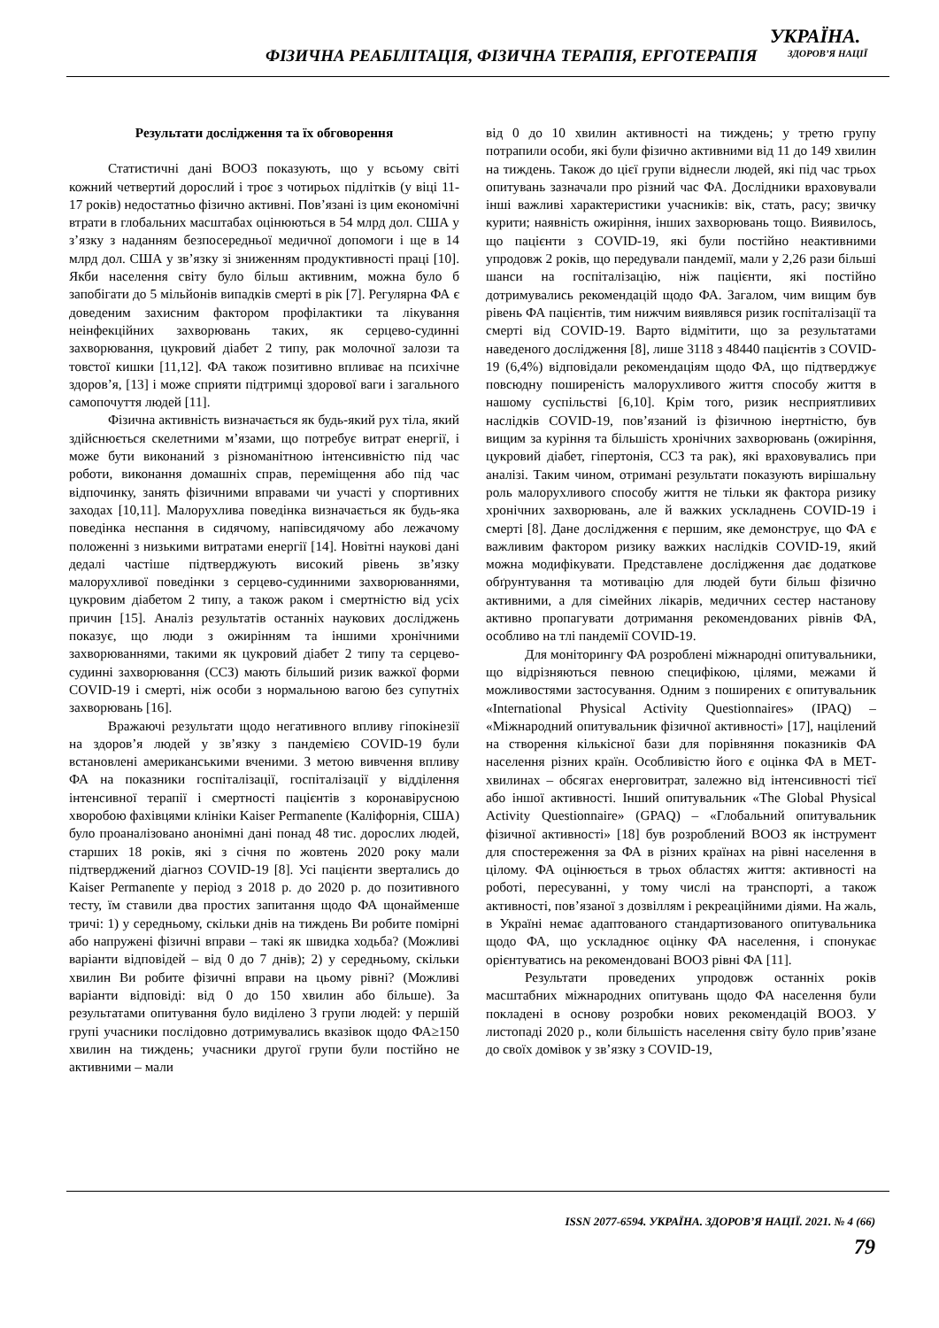ФІЗИЧНА РЕАБІЛІТАЦІЯ, ФІЗИЧНА ТЕРАПІЯ, ЕРГОТЕРАПІЯ
УКРАЇНА.
ЗДОРОВ’Я НАЦІЇ
Результати дослідження та їх обговорення
Статистичні дані ВООЗ показують, що у всьому світі кожний четвертий дорослий і троє з чотирьох підлітків (у віці 11-17 років) недостатньо фізично активні. Пов’язані із цим економічні втрати в глобальних масштабах оцінюються в 54 млрд дол. США у з’язку з наданням безпосередньої медичної допомоги і ще в 14 млрд дол. США у зв’язку зі зниженням продуктивності праці [10]. Якби населення світу було більш активним, можна було б запобігати до 5 мільйонів випадків смерті в рік [7]. Регулярна ФА є доведеним захисним фактором профілактики та лікування неінфекційних захворювань таких, як серцево-судинні захворювання, цукровий діабет 2 типу, рак молочної залози та товстої кишки [11,12]. ФА також позитивно впливає на психічне здоров’я, [13] і може сприяти підтримці здорової ваги і загального самопочуття людей [11].
Фізична активність визначається як будь-який рух тіла, який здійснюється скелетними м’язами, що потребує витрат енергії, і може бути виконаний з різноманітною інтенсивністю під час роботи, виконання домашніх справ, переміщення або під час відпочинку, занять фізичними вправами чи участі у спортивних заходах [10,11]. Малорухлива поведінка визначається як будь-яка поведінка неспання в сидячому, напівсидячому або лежачому положенні з низькими витратами енергії [14]. Новітні наукові дані дедалі частіше підтверджують високий рівень зв’язку малорухливої поведінки з серцево-судинними захворюваннями, цукровим діабетом 2 типу, а також раком і смертністю від усіх причин [15]. Аналіз результатів останніх наукових досліджень показує, що люди з ожирінням та іншими хронічними захворюваннями, такими як цукровий діабет 2 типу та серцево-судинні захворювання (ССЗ) мають більший ризик важкої форми COVID-19 і смерті, ніж особи з нормальною вагою без супутніх захворювань [16].
Вражаючі результати щодо негативного впливу гіпокінезії на здоров’я людей у зв’язку з пандемією COVID-19 були встановлені американськими вченими. З метою вивчення впливу ФА на показники госпіталізації, госпіталізації у відділення інтенсивної терапії і смертності пацієнтів з коронавірусною хворобою фахівцями клініки Kaiser Permanente (Каліфорнія, США) було проаналізовано анонімні дані понад 48 тис. дорослих людей, старших 18 років, які з січня по жовтень 2020 року мали підтверджений діагноз COVID-19 [8]. Усі пацієнти звертались до Kaiser Permanente у період з 2018 р. до 2020 р. до позитивного тесту, їм ставили два простих запитання щодо ФА щонайменше тричі: 1) у середньому, скільки днів на тиждень Ви робите помірні або напружені фізичні вправи – такі як швидка ходьба? (Можливі варіанти відповідей – від 0 до 7 днів); 2) у середньому, скільки хвилин Ви робите фізичні вправи на цьому рівні? (Можливі варіанти відповіді: від 0 до 150 хвилин або більше). За результатами опитування було виділено 3 групи людей: у першій групі учасники послідовно дотримувались вказівок щодо ФА≥150 хвилин на тиждень; учасники другої групи були постійно не активними – мали
від 0 до 10 хвилин активності на тиждень; у третю групу потрапили особи, які були фізично активними від 11 до 149 хвилин на тиждень. Також до цієї групи віднесли людей, які під час трьох опитувань зазначали про різний час ФА. Дослідники враховували інші важливі характеристики учасників: вік, стать, расу; звичку курити; наявність ожиріння, інших захворювань тощо. Виявилось, що пацієнти з COVID-19, які були постійно неактивними упродовж 2 років, що передували пандемії, мали у 2,26 рази більші шанси на госпіталізацію, ніж пацієнти, які постійно дотримувались рекомендацій щодо ФА. Загалом, чим вищим був рівень ФА пацієнтів, тим нижчим виявлявся ризик госпіталізації та смерті від COVID-19. Варто відмітити, що за результатами наведеного дослідження [8], лише 3118 з 48440 пацієнтів з COVID-19 (6,4%) відповідали рекомендаціям щодо ФА, що підтверджує повсюдну поширеність малорухливого життя способу життя в нашому суспільстві [6,10]. Крім того, ризик несприятливих наслідків COVID-19, пов’язаний із фізичною інертністю, був вищим за куріння та більшість хронічних захворювань (ожиріння, цукровий діабет, гіпертонія, ССЗ та рак), які враховувались при аналізі. Таким чином, отримані результати показують вирішальну роль малорухливого способу життя не тільки як фактора ризику хронічних захворювань, але й важких ускладнень COVID-19 і смерті [8]. Дане дослідження є першим, яке демонструє, що ФА є важливим фактором ризику важких наслідків COVID-19, який можна модифікувати. Представлене дослідження дає додаткове обґрунтування та мотивацію для людей бути більш фізично активними, а для сімейних лікарів, медичних сестер настанову активно пропагувати дотримання рекомендованих рівнів ФА, особливо на тлі пандемії COVID-19.
Для моніторингу ФА розроблені міжнародні опитувальники, що відрізняються певною специфікою, цілями, межами й можливостями застосування. Одним з поширених є опитувальник «International Physical Activity Questionnaires» (IPAQ) – «Міжнародний опитувальник фізичної активності» [17], націлений на створення кількісної бази для порівняння показників ФА населення різних країн. Особливістю його є оцінка ФА в МЕТ-хвилинах – обсягах енерговитрат, залежно від інтенсивності тієї або іншої активності. Інший опитувальник «The Global Physical Activity Questionnaire» (GPAQ) – «Глобальний опитувальник фізичної активності» [18] був розроблений ВООЗ як інструмент для спостереження за ФА в різних країнах на рівні населення в цілому. ФА оцінюється в трьох областях життя: активності на роботі, пересуванні, у тому числі на транспорті, а також активності, пов’язаної з дозвіллям і рекреаційними діями. На жаль, в Україні немає адаптованого стандартизованого опитувальника щодо ФА, що ускладнює оцінку ФА населення, і спонукає орієнтуватись на рекомендовані ВООЗ рівні ФА [11].
Результати проведених упродовж останніх років масштабних міжнародних опитувань щодо ФА населення були покладені в основу розробки нових рекомендацій ВООЗ. У листопаді 2020 р., коли більшість населення світу було прив’язане до своїх домівок у зв’язку з COVID-19,
ISSN 2077-6594. УКРАЇНА. ЗДОРОВ’Я НАЦІЇ. 2021. № 4 (66)
79